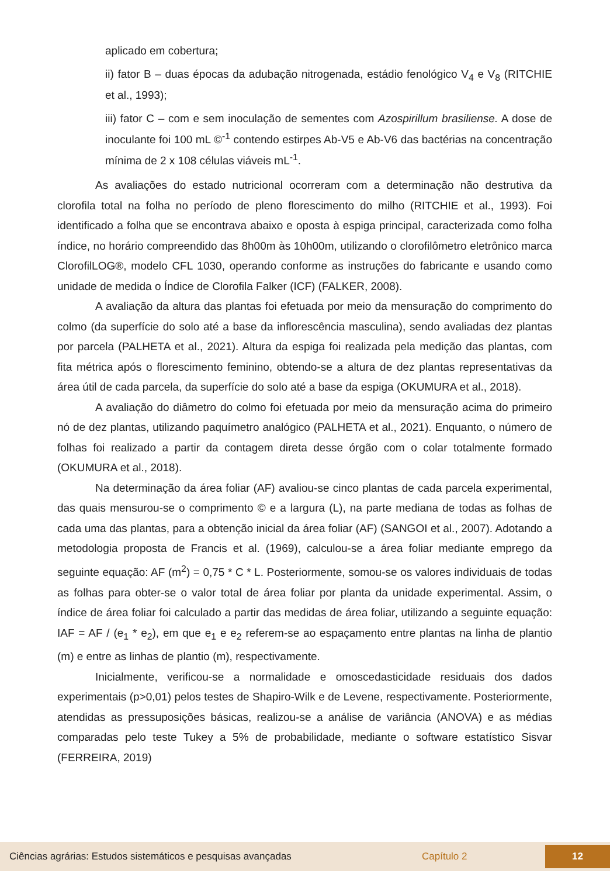aplicado em cobertura;
ii) fator B – duas épocas da adubação nitrogenada, estádio fenológico V<sub>4</sub> e V<sub>8</sub> (RITCHIE et al., 1993);
iii) fator C – com e sem inoculação de sementes com Azospirillum brasiliense. A dose de inoculante foi 100 mL ©<sup>-1</sup> contendo estirpes Ab-V5 e Ab-V6 das bactérias na concentração mínima de 2 x 108 células viáveis mL<sup>-1</sup>.
As avaliações do estado nutricional ocorreram com a determinação não destrutiva da clorofila total na folha no período de pleno florescimento do milho (RITCHIE et al., 1993). Foi identificado a folha que se encontrava abaixo e oposta à espiga principal, caracterizada como folha índice, no horário compreendido das 8h00m às 10h00m, utilizando o clorofilômetro eletrônico marca ClorofilLOG®, modelo CFL 1030, operando conforme as instruções do fabricante e usando como unidade de medida o Índice de Clorofila Falker (ICF) (FALKER, 2008).
A avaliação da altura das plantas foi efetuada por meio da mensuração do comprimento do colmo (da superfície do solo até a base da inflorescência masculina), sendo avaliadas dez plantas por parcela (PALHETA et al., 2021). Altura da espiga foi realizada pela medição das plantas, com fita métrica após o florescimento feminino, obtendo-se a altura de dez plantas representativas da área útil de cada parcela, da superfície do solo até a base da espiga (OKUMURA et al., 2018).
A avaliação do diâmetro do colmo foi efetuada por meio da mensuração acima do primeiro nó de dez plantas, utilizando paquímetro analógico (PALHETA et al., 2021). Enquanto, o número de folhas foi realizado a partir da contagem direta desse órgão com o colar totalmente formado (OKUMURA et al., 2018).
Na determinação da área foliar (AF) avaliou-se cinco plantas de cada parcela experimental, das quais mensurou-se o comprimento © e a largura (L), na parte mediana de todas as folhas de cada uma das plantas, para a obtenção inicial da área foliar (AF) (SANGOI et al., 2007). Adotando a metodologia proposta de Francis et al. (1969), calculou-se a área foliar mediante emprego da seguinte equação: AF (m<sup>2</sup>) = 0,75 * C * L. Posteriormente, somou-se os valores individuais de todas as folhas para obter-se o valor total de área foliar por planta da unidade experimental. Assim, o índice de área foliar foi calculado a partir das medidas de área foliar, utilizando a seguinte equação: IAF = AF / (e<sub>1</sub> * e<sub>2</sub>), em que e<sub>1</sub> e e<sub>2</sub> referem-se ao espaçamento entre plantas na linha de plantio (m) e entre as linhas de plantio (m), respectivamente.
Inicialmente, verificou-se a normalidade e omoscedasticidade residuais dos dados experimentais (p>0,01) pelos testes de Shapiro-Wilk e de Levene, respectivamente. Posteriormente, atendidas as pressuposições básicas, realizou-se a análise de variância (ANOVA) e as médias comparadas pelo teste Tukey a 5% de probabilidade, mediante o software estatístico Sisvar (FERREIRA, 2019)
Ciências agrárias: Estudos sistemáticos e pesquisas avançadas Capítulo 2 12